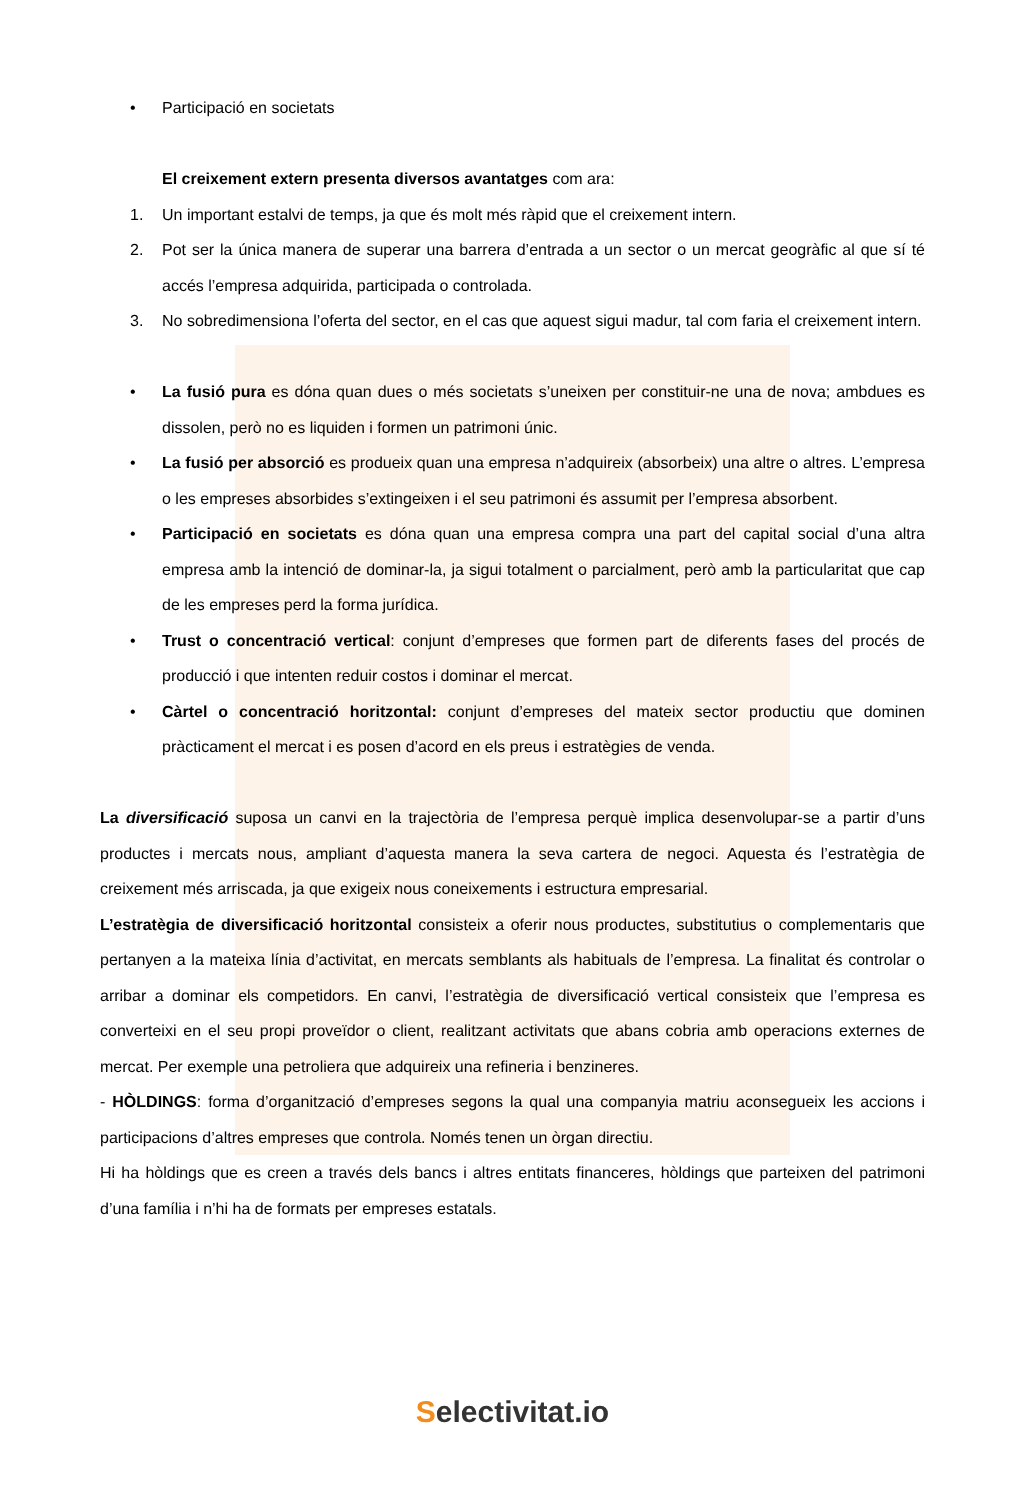• Participació en societats
El creixement extern presenta diversos avantatges com ara:
1. Un important estalvi de temps, ja que és molt més ràpid que el creixement intern.
2. Pot ser la única manera de superar una barrera d’entrada a un sector o un mercat geogràfic al que sí té accés l’empresa adquirida, participada o controlada.
3. No sobredimensiona l’oferta del sector, en el cas que aquest sigui madur, tal com faria el creixement intern.
• La fusió pura es dóna quan dues o més societats s’uneixen per constituir-ne una de nova; ambdues es dissolen, però no es liquiden i formen un patrimoni únic.
• La fusió per absorció es produeix quan una empresa n’adquireix (absorbeix) una altre o altres. L’empresa o les empreses absorbides s’extingeixen i el seu patrimoni és assumit per l’empresa absorbent.
• Participació en societats es dóna quan una empresa compra una part del capital social d’una altra empresa amb la intenció de dominar-la, ja sigui totalment o parcialment, però amb la particularitat que cap de les empreses perd la forma jurídica.
• Trust o concentració vertical: conjunt d’empreses que formen part de diferents fases del procés de producció i que intenten reduir costos i dominar el mercat.
• Càrtel o concentració horitzontal: conjunt d’empreses del mateix sector productiu que dominen pràcticament el mercat i es posen d’acord en els preus i estratègies de venda.
La diversificació suposa un canvi en la trajectòria de l’empresa perquè implica desenvolupar-se a partir d’uns productes i mercats nous, ampliant d’aquesta manera la seva cartera de negoci. Aquesta és l’estratègia de creixement més arriscada, ja que exigeix nous coneixements i estructura empresarial.
L’estratègia de diversificació horitzontal consisteix a oferir nous productes, substitutius o complementaris que pertanyen a la mateixa línia d’activitat, en mercats semblants als habituals de l’empresa. La finalitat és controlar o arribar a dominar els competidors. En canvi, l’estratègia de diversificació vertical consisteix que l’empresa es converteixi en el seu propi proveïdor o client, realitzant activitats que abans cobria amb operacions externes de mercat. Per exemple una petroliera que adquireix una refineria i benzineres.
- HÒLDINGS: forma d’organització d’empreses segons la qual una companyia matriu aconsegueix les accions i participacions d’altres empreses que controla. Només tenen un òrgan directiu.
Hi ha hòldings que es creen a través dels bancs i altres entitats financeres, hòldings que parteixen del patrimoni d’una família i n’hi ha de formats per empreses estatals.
Selectivitat.io